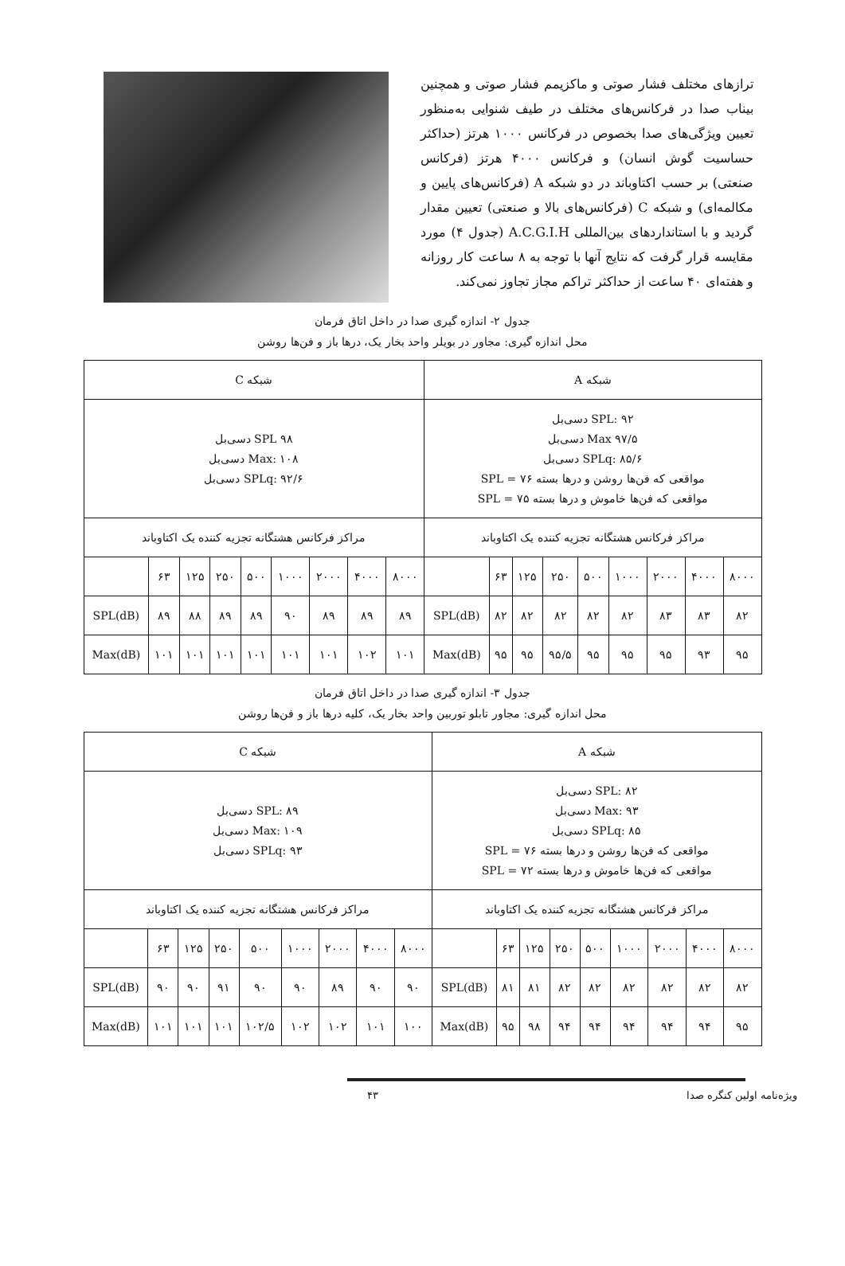ترازهای مختلف فشار صوتی و ماکزیمم فشار صوتی و همچنین بیناب صدا در فرکانس‌های مختلف در طیف شنوایی به‌منظور تعیین ویژگی‌های صدا بخصوص در فرکانس ۱۰۰۰ هرتز (حداکثر حساسیت گوش انسان) و فرکانس ۴۰۰۰ هرتز (فرکانس صنعتی) بر حسب اکتاوباند در دو شبکه A (فرکانس‌های پایین و مکالمه‌ای) و شبکه C (فرکانس‌های بالا و صنعتی) تعیین مقدار گردید و با استانداردهای بین‌المللی A.C.G.I.H (جدول ۴) مورد مقایسه قرار گرفت که نتایج آنها با توجه به ۸ ساعت کار روزانه و هفته‌ای ۴۰ ساعت از حداکثر تراکم مجاز تجاوز نمی‌کند.
جدول ۲- اندازه گیری صدا در داخل اتاق فرمان
محل اندازه گیری: مجاور در بویلر واحد بخار یک، درها باز و فن‌ها روشن
| شبکه A | | | | | | | | | شبکه C | | | | | | | | |
| --- | --- | --- | --- | --- | --- | --- | --- | --- | --- | --- | --- | --- | --- | --- | --- | --- | --- |
| SPL: ۹۲ دسی‌بل Max ۹۷/۵ دسی‌بل SPLq: ۸۵/۶ دسی‌بل مواقعی که فن‌ها روشن و درها بسته SPL = ۷۶ مواقعی که فن‌ها خاموش و درها بسته SPL = ۷۵ | | | | | | | | | SPL ۹۸ دسی‌بل Max: ۱۰۸ دسی‌بل SPLq: ۹۲/۶ دسی‌بل | | | | | | | | |
| مراکز فرکانس هشتگانه تجزیه کننده یک اکتاوباند | | | | | | | | | مراکز فرکانس هشتگانه تجزیه کننده یک اکتاوباند | | | | | | | | |
| ۸۰۰۰ | ۴۰۰۰ | ۲۰۰۰ | ۱۰۰۰ | ۵۰۰ | ۲۵۰ | ۱۲۵ | ۶۳ | | ۸۰۰۰ | ۴۰۰۰ | ۲۰۰۰ | ۱۰۰۰ | ۵۰۰ | ۲۵۰ | ۱۲۵ | ۶۳ | |
| ۸۲ | ۸۳ | ۸۳ | ۸۲ | ۸۲ | ۸۲ | ۸۲ | ۸۲ | SPL(dB) | ۸۹ | ۸۹ | ۸۹ | ۹۰ | ۸۹ | ۸۹ | ۸۸ | ۸۹ | SPL(dB) |
| ۹۵ | ۹۳ | ۹۵ | ۹۵ | ۹۵ | ۹۵/۵ | ۹۵ | ۹۵ | Max(dB) | ۱۰۱ | ۱۰۲ | ۱۰۱ | ۱۰۱ | ۱۰۱ | ۱۰۱ | ۱۰۱ | ۱۰۱ | Max(dB) |
جدول ۳- اندازه گیری صدا در داخل اتاق فرمان
محل اندازه گیری: مجاور تابلو توربین واحد بخار یک، کلیه درها باز و فن‌ها روشن
| شبکه A | | | | | | | | | شبکه C | | | | | | | | |
| --- | --- | --- | --- | --- | --- | --- | --- | --- | --- | --- | --- | --- | --- | --- | --- | --- | --- |
| SPL: ۸۲ دسی‌بل Max: ۹۳ دسی‌بل SPLq: ۸۵ دسی‌بل مواقعی که فن‌ها روشن و درها بسته SPL = ۷۶ مواقعی که فن‌ها خاموش و درها بسته SPL = ۷۲ | | | | | | | | | SPL: ۸۹ دسی‌بل Max: ۱۰۹ دسی‌بل SPLq: ۹۳ دسی‌بل | | | | | | | | |
| مراکز فرکانس هشتگانه تجزیه کننده یک اکتاوباند | | | | | | | | | مراکز فرکانس هشتگانه تجزیه کننده یک اکتاوباند | | | | | | | | |
| ۸۰۰۰ | ۴۰۰۰ | ۲۰۰۰ | ۱۰۰۰ | ۵۰۰ | ۲۵۰ | ۱۲۵ | ۶۳ | | ۸۰۰۰ | ۴۰۰۰ | ۲۰۰۰ | ۱۰۰۰ | ۵۰۰ | ۲۵۰ | ۱۲۵ | ۶۳ | |
| ۸۲ | ۸۲ | ۸۲ | ۸۲ | ۸۲ | ۸۲ | ۸۱ | ۸۱ | SPL(dB) | ۹۰ | ۹۰ | ۸۹ | ۹۰ | ۹۰ | ۹۱ | ۹۰ | ۹۰ | SPL(dB) |
| ۹۵ | ۹۴ | ۹۴ | ۹۴ | ۹۴ | ۹۴ | ۹۸ | ۹۵ | Max(dB) | ۱۰۰ | ۱۰۱ | ۱۰۲ | ۱۰۲ | ۱۰۲/۵ | ۱۰۱ | ۱۰۱ | ۱۰۱ | Max(dB) |
ویژه‌نامه اولین کنگره صدا ۴۳